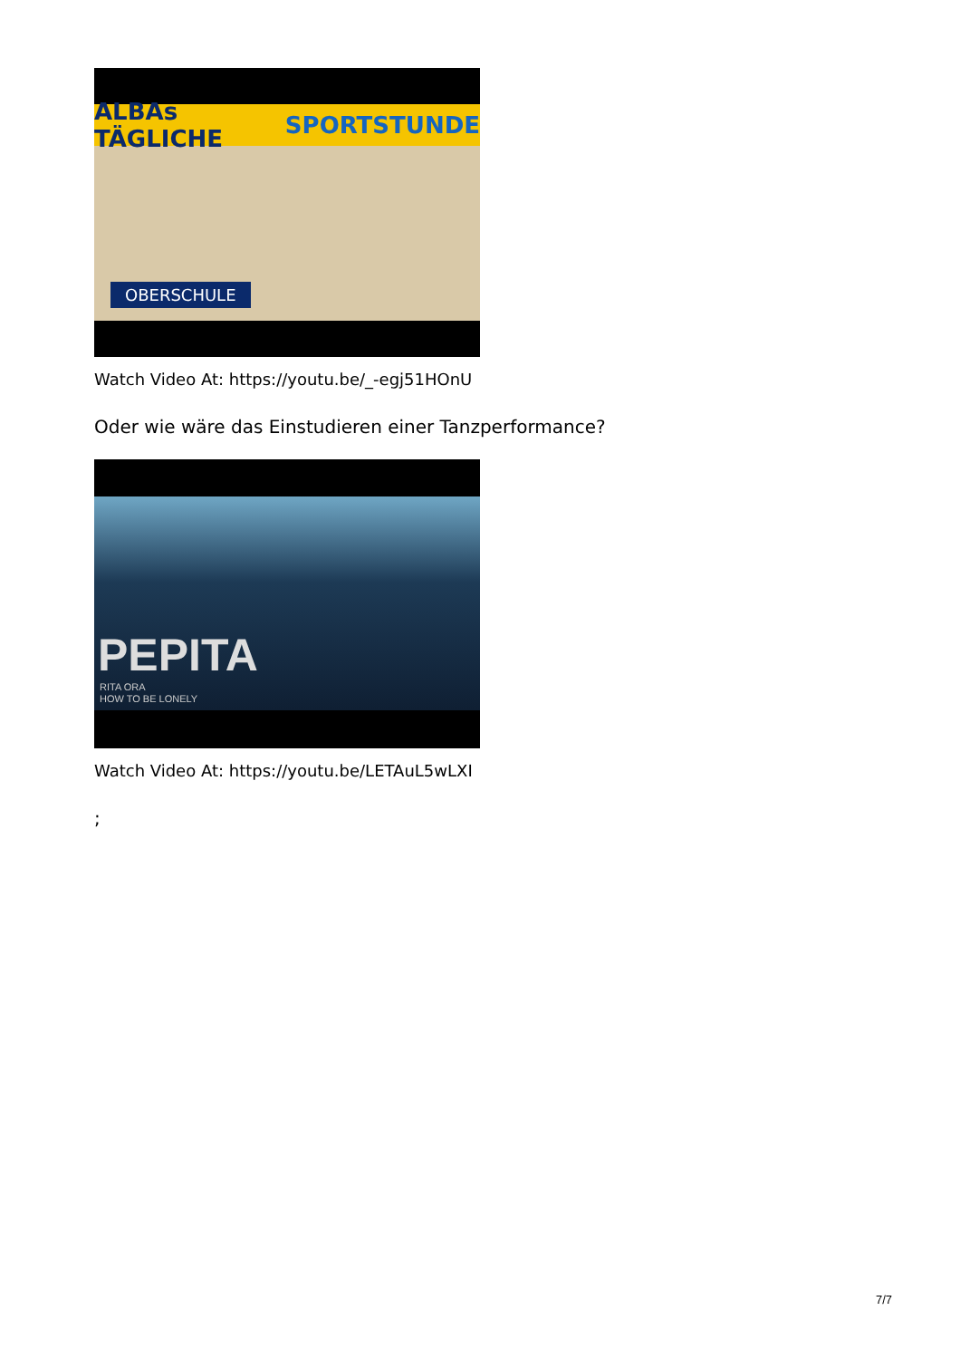ALBAs TÄGLICHE SPORTSTUNDE
OBERSCHULE
Watch Video At: https://youtu.be/_-egj51HOnU
Oder wie wäre das Einstudieren einer Tanzperformance?
PEPITA
RITA ORA
HOW TO BE LONELY
Watch Video At: https://youtu.be/LETAuL5wLXI
;
7/7